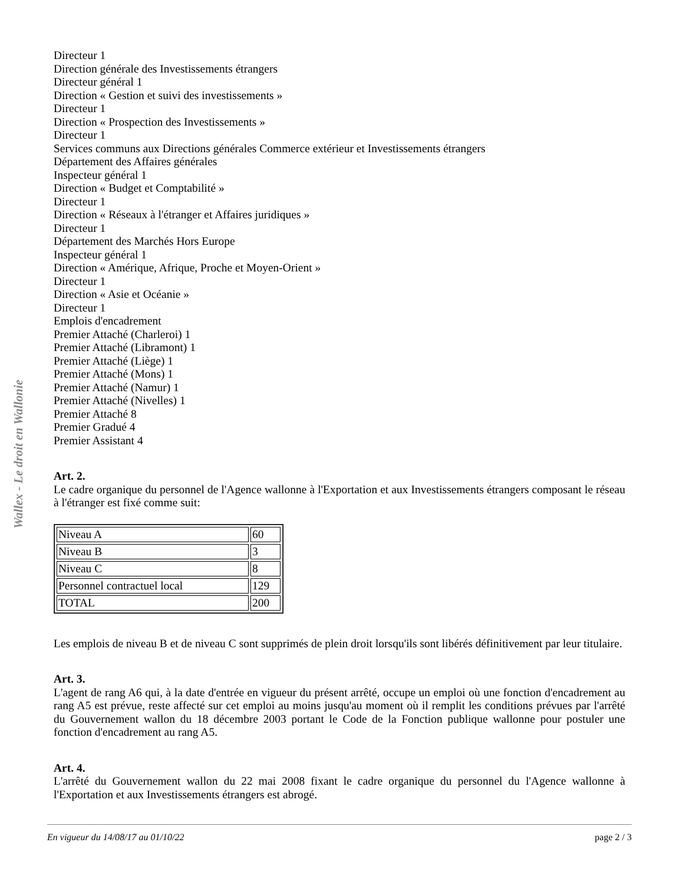Wallex - Le droit en Wallonie
Directeur 1
Direction générale des Investissements étrangers
Directeur général 1
Direction « Gestion et suivi des investissements »
Directeur 1
Direction « Prospection des Investissements »
Directeur 1
Services communs aux Directions générales Commerce extérieur et Investissements étrangers
Département des Affaires générales
Inspecteur général 1
Direction « Budget et Comptabilité »
Directeur 1
Direction « Réseaux à l'étranger et Affaires juridiques »
Directeur 1
Département des Marchés Hors Europe
Inspecteur général 1
Direction « Amérique, Afrique, Proche et Moyen-Orient »
Directeur 1
Direction « Asie et Océanie »
Directeur 1
Emplois d'encadrement
Premier Attaché (Charleroi) 1
Premier Attaché (Libramont) 1
Premier Attaché (Liège) 1
Premier Attaché (Mons) 1
Premier Attaché (Namur) 1
Premier Attaché (Nivelles) 1
Premier Attaché 8
Premier Gradué 4
Premier Assistant 4
Art. 2.
Le cadre organique du personnel de l'Agence wallonne à l'Exportation et aux Investissements étrangers composant le réseau à l'étranger est fixé comme suit:
| Niveau A | 60 |
| Niveau B | 3 |
| Niveau C | 8 |
| Personnel contractuel local | 129 |
| TOTAL | 200 |
Les emplois de niveau B et de niveau C sont supprimés de plein droit lorsqu'ils sont libérés définitivement par leur titulaire.
Art. 3.
L'agent de rang A6 qui, à la date d'entrée en vigueur du présent arrêté, occupe un emploi où une fonction d'encadrement au rang A5 est prévue, reste affecté sur cet emploi au moins jusqu'au moment où il remplit les conditions prévues par l'arrêté du Gouvernement wallon du 18 décembre 2003 portant le Code de la Fonction publique wallonne pour postuler une fonction d'encadrement au rang A5.
Art. 4.
L'arrêté du Gouvernement wallon du 22 mai 2008 fixant le cadre organique du personnel du l'Agence wallonne à l'Exportation et aux Investissements étrangers est abrogé.
En vigueur du 14/08/17 au 01/10/22 page 2 / 3